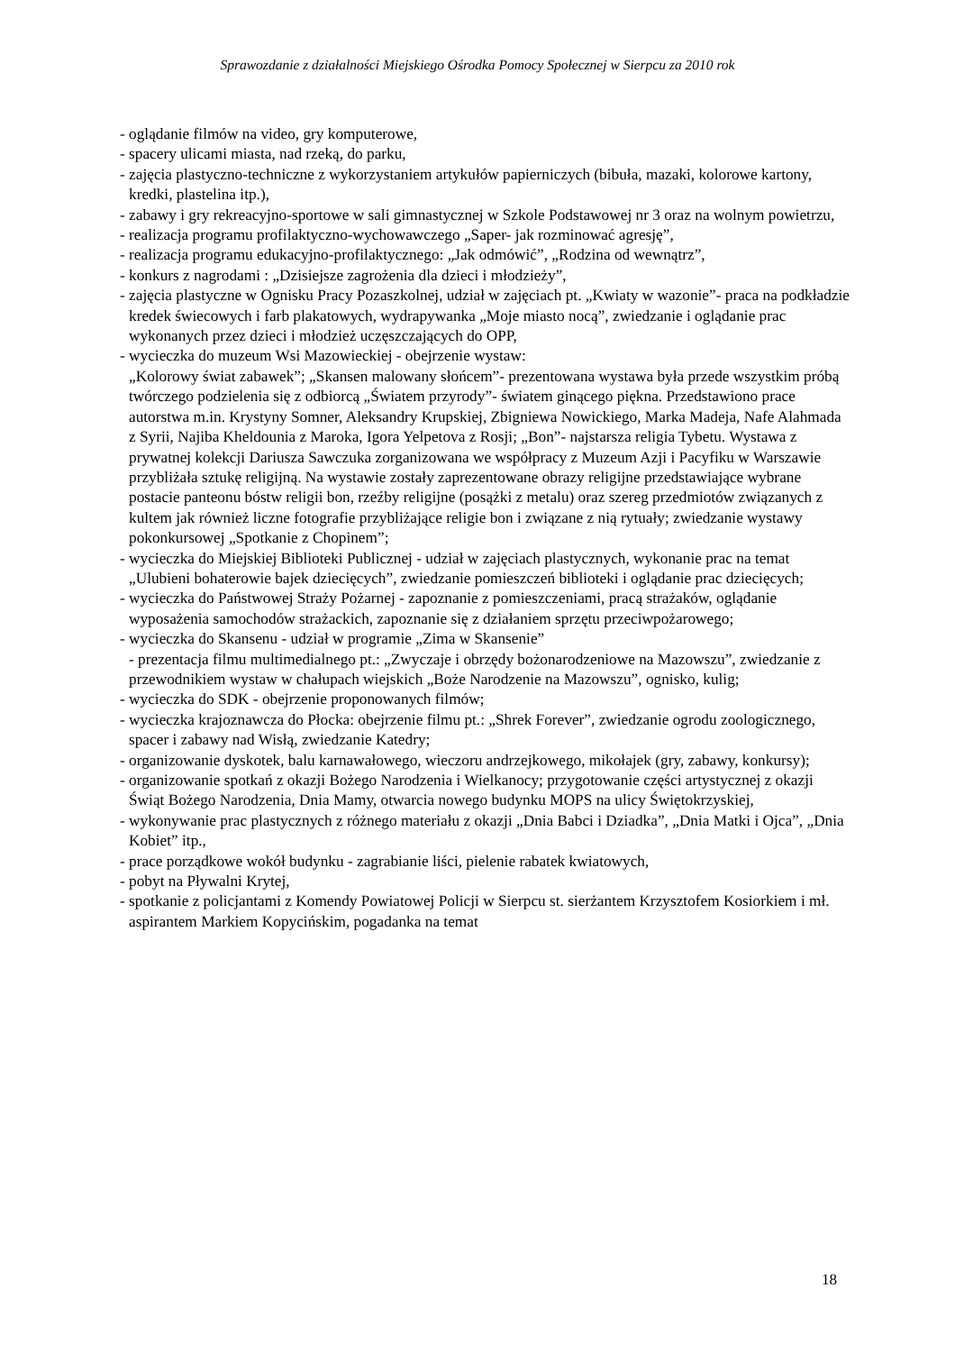Sprawozdanie z działalności Miejskiego Ośrodka Pomocy Społecznej w Sierpcu za 2010 rok
- oglądanie filmów na video, gry komputerowe,
- spacery ulicami miasta, nad rzeką, do parku,
- zajęcia plastyczno-techniczne z wykorzystaniem artykułów papierniczych (bibuła, mazaki, kolorowe kartony, kredki, plastelina itp.),
- zabawy i gry rekreacyjno-sportowe w sali gimnastycznej w Szkole Podstawowej nr 3 oraz na wolnym powietrzu,
- realizacja programu profilaktyczno-wychowawczego „Saper- jak rozminować agresję”,
- realizacja programu edukacyjno-profilaktycznego: „Jak odmówić”, „Rodzina od wewnątrz”,
- konkurs z nagrodami : „Dzisiejsze zagrożenia dla dzieci i młodzieży”,
- zajęcia plastyczne w Ognisku Pracy Pozaszkolnej, udział w zajęciach pt. „Kwiaty w wazonie”- praca na podkładzie kredek świecowych i farb plakatowych, wydrapywanka „Moje miasto nocą”, zwiedzanie i oglądanie prac wykonanych przez dzieci i młodzież uczęszczających do OPP,
- wycieczka do muzeum Wsi Mazowieckiej - obejrzenie wystaw:
„Kolorowy świat zabawek”; „Skansen malowany słońcem”- prezentowana wystawa była przede wszystkim próbą twórczego podzielenia się z odbiorcą „Światem przyrody”- światem ginącego piękna. Przedstawiono prace autorstwa m.in. Krystyny Somner, Aleksandry Krupskiej, Zbigniewa Nowickiego, Marka Madeja, Nafe Alahmada z Syrii, Najiba Kheldounia z Maroka, Igora Yelpetova z Rosji; „Bon”- najstarsza religia Tybetu. Wystawa z prywatnej kolekcji Dariusza Sawczuka zorganizowana we współpracy z Muzeum Azji i Pacyfiku w Warszawie przybliżała sztukę religijną. Na wystawie zostały zaprezentowane obrazy religijne przedstawiające wybrane postacie panteonu bóstw religii bon, rzeźby religijne (posążki z metalu) oraz szereg przedmiotów związanych z kultem jak również liczne fotografie przybliżające religie bon i związane z nią rytuały; zwiedzanie wystawy pokonkursowej „Spotkanie z Chopinem”;
- wycieczka do Miejskiej Biblioteki Publicznej - udział w zajęciach plastycznych, wykonanie prac na temat „Ulubieni bohaterowie bajek dziecięcych”, zwiedzanie pomieszczeń biblioteki i oglądanie prac dziecięcych;
- wycieczka do Państwowej Straży Pożarnej - zapoznanie z pomieszczeniami, pracą strażaków, oglądanie wyposażenia samochodów strażackich, zapoznanie się z działaniem sprzętu przeciwpożarowego;
- wycieczka do Skansenu - udział w programie „Zima w Skansenie”
- prezentacja filmu multimedialnego pt.: „Zwyczaje i obrzędy bożonarodzeniowe na Mazowszu”, zwiedzanie z przewodnikiem wystaw w chałupach wiejskich „Boże Narodzenie na Mazowszu”, ognisko, kulig;
- wycieczka do SDK - obejrzenie proponowanych filmów;
- wycieczka krajoznawcza do Płocka: obejrzenie filmu pt.: „Shrek Forever”, zwiedzanie ogrodu zoologicznego, spacer i zabawy nad Wisłą, zwiedzanie Katedry;
- organizowanie dyskotek, balu karnawałowego, wieczoru andrzejkowego, mikołajek (gry, zabawy, konkursy);
- organizowanie spotkań z okazji Bożego Narodzenia i Wielkanocy; przygotowanie części artystycznej z okazji Świąt Bożego Narodzenia, Dnia Mamy, otwarcia nowego budynku MOPS na ulicy Świętokrzyskiej,
- wykonywanie prac plastycznych z różnego materiału z okazji „Dnia Babci i Dziadka”, „Dnia Matki i Ojca”, „Dnia Kobiet” itp.,
- prace porządkowe wokół budynku - zagrabianie liści, pielenie rabatek kwiatowych,
- pobyt na Pływalni Krytej,
- spotkanie z policjantami z Komendy Powiatowej Policji w Sierpcu st. sierżantem Krzysztofem Kosiorkiem i mł. aspirantem Markiem Kopycińskim, pogadanka na temat
18